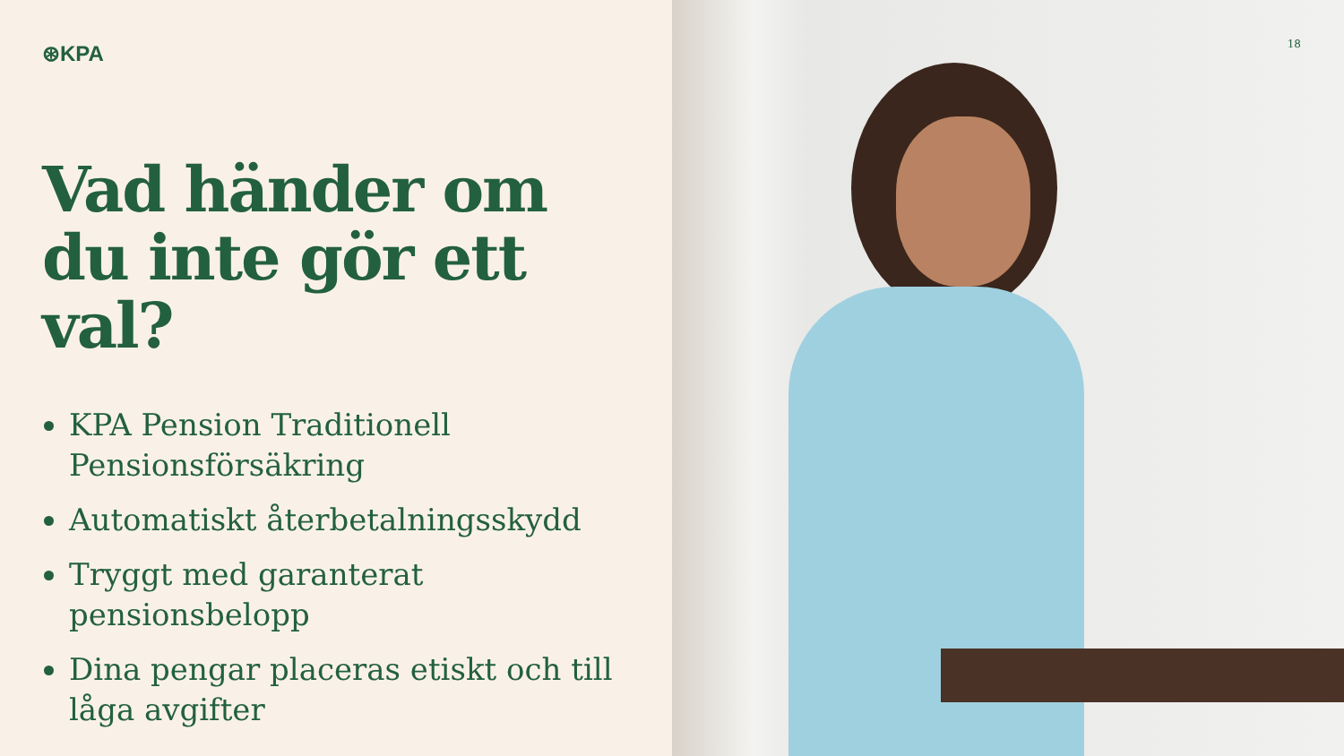⊛KPA
Vad händer om du inte gör ett val?
KPA Pension Traditionell Pensionsförsäkring
Automatiskt återbetalningsskydd
Tryggt med garanterat pensionsbelopp
Dina pengar placeras etiskt och till låga avgifter
18